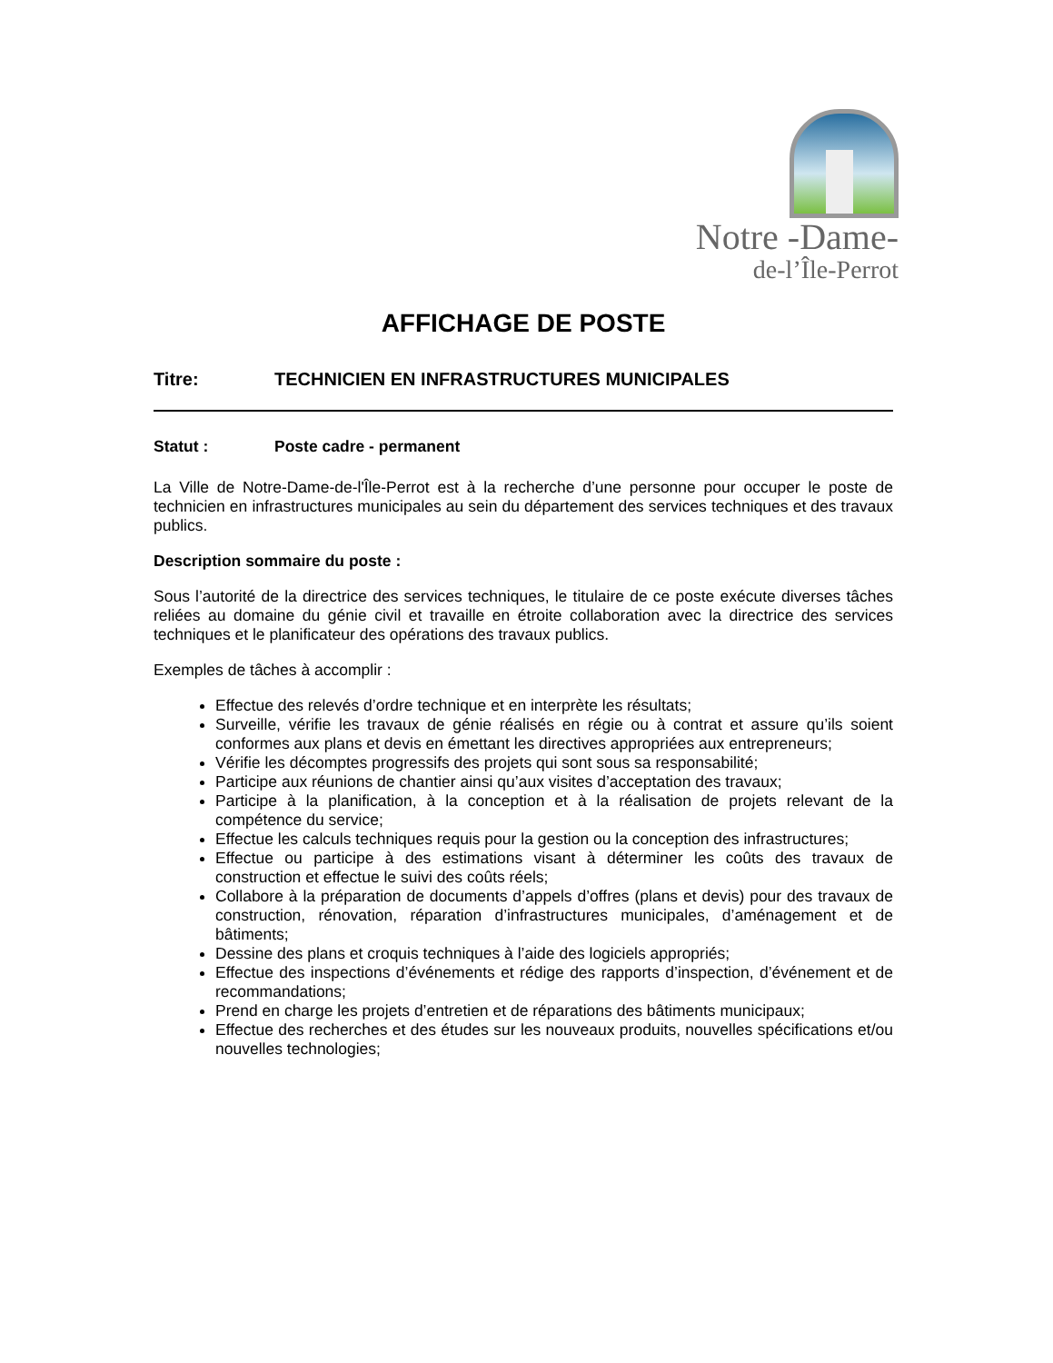Notre -Dame-
de-l’Île-Perrot
AFFICHAGE DE POSTE
Titre: TECHNICIEN EN INFRASTRUCTURES MUNICIPALES
Statut : Poste cadre - permanent
La Ville de Notre-Dame-de-l'Île-Perrot est à la recherche d’une personne pour occuper le poste de technicien en infrastructures municipales au sein du département des services techniques et des travaux publics.
Description sommaire du poste :
Sous l’autorité de la directrice des services techniques, le titulaire de ce poste exécute diverses tâches reliées au domaine du génie civil et travaille en étroite collaboration avec la directrice des services techniques et le planificateur des opérations des travaux publics.
Exemples de tâches à accomplir :
Effectue des relevés d’ordre technique et en interprète les résultats;
Surveille, vérifie les travaux de génie réalisés en régie ou à contrat et assure qu’ils soient conformes aux plans et devis en émettant les directives appropriées aux entrepreneurs;
Vérifie les décomptes progressifs des projets qui sont sous sa responsabilité;
Participe aux réunions de chantier ainsi qu’aux visites d’acceptation des travaux;
Participe à la planification, à la conception et à la réalisation de projets relevant de la compétence du service;
Effectue les calculs techniques requis pour la gestion ou la conception des infrastructures;
Effectue ou participe à des estimations visant à déterminer les coûts des travaux de construction et effectue le suivi des coûts réels;
Collabore à la préparation de documents d’appels d’offres (plans et devis) pour des travaux de construction, rénovation, réparation d’infrastructures municipales, d’aménagement et de bâtiments;
Dessine des plans et croquis techniques à l’aide des logiciels appropriés;
Effectue des inspections d’événements et rédige des rapports d’inspection, d’événement et de recommandations;
Prend en charge les projets d’entretien et de réparations des bâtiments municipaux;
Effectue des recherches et des études sur les nouveaux produits, nouvelles spécifications et/ou nouvelles technologies;